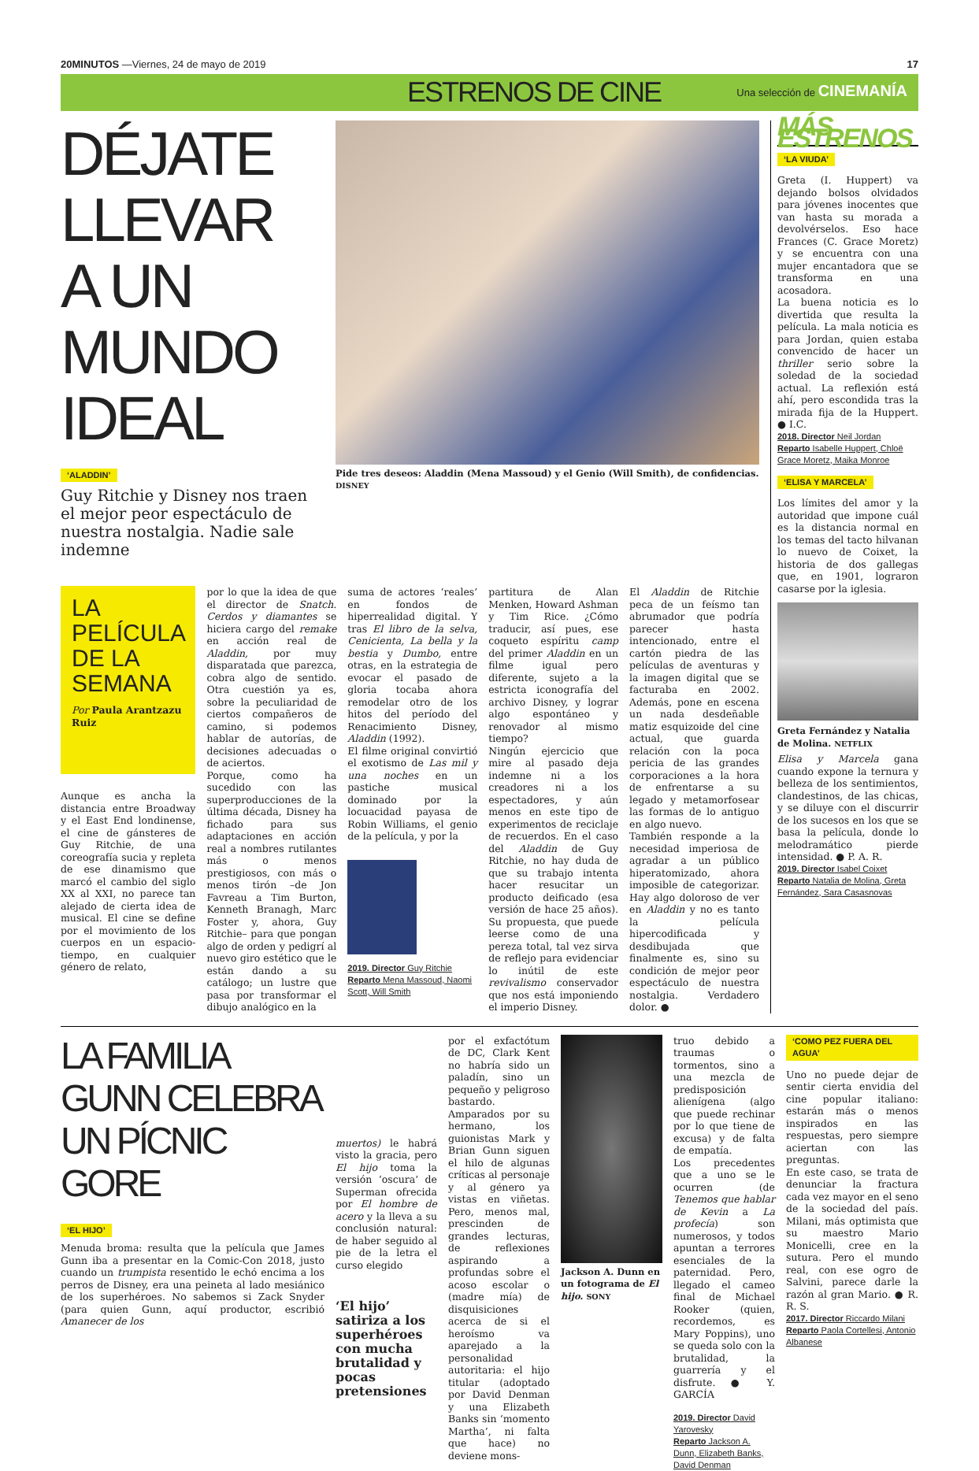20MINUTOS —Viernes, 24 de mayo de 2019 17
ESTRENOS DE CINE Una selección de CINEMANÍA
DÉJATE
LLEVAR
A UN MUNDO
IDEAL
‘ALADDIN’
Guy Ritchie y Disney nos traen el mejor peor espectáculo de nuestra nostalgia. Nadie sale indemne
Pide tres deseos: Aladdin (Mena Massoud) y el Genio (Will Smith), de confidencias. DISNEY
MÁS ESTRENOS
‘LA VIUDA’
Greta (I. Huppert) va dejando bolsos olvidados para jóvenes inocentes que van hasta su morada a devolvérselos. Eso hace Frances (C. Grace Moretz) y se encuentra con una mujer encantadora que se transforma en una acosadora.
La buena noticia es lo divertida que resulta la película. La mala noticia es para Jordan, quien estaba convencido de hacer un thriller serio sobre la soledad de la sociedad actual. La reflexión está ahí, pero escondida tras la mirada fija de la Huppert. ● I.C.
2018. Director Neil Jordan
Reparto Isabelle Huppert, Chloë Grace Moretz, Maika Monroe
‘ELISA Y MARCELA’
Los límites del amor y la autoridad que impone cuál es la distancia normal en los temas del tacto hilvanan lo nuevo de Coixet, la historia de dos gallegas que, en 1901, lograron casarse por la iglesia.
Greta Fernández y Natalia de Molina. NETFLIX
Elisa y Marcela gana cuando expone la ternura y belleza de los sentimientos, clandestinos, de las chicas, y se diluye con el discurrir de los sucesos en los que se basa la película, donde lo melodramático pierde intensidad. ● P. A. R.
2019. Director Isabel Coixet
Reparto Natalia de Molina, Greta Fernández, Sara Casasnovas
LA PELÍCULA DE LA SEMANA
Por Paula Arantzazu Ruiz
Aunque es ancha la distancia entre Broadway y el East End londinense, el cine de gánsteres de Guy Ritchie, de una coreografía sucia y repleta de ese dinamismo que marcó el cambio del siglo XX al XXI, no parece tan alejado de cierta idea de musical. El cine se define por el movimiento de los cuerpos en un espacio-tiempo, en cualquier género de relato,
por lo que la idea de que el director de Snatch. Cerdos y diamantes se hiciera cargo del remake en acción real de Aladdin, por muy disparatada que parezca, cobra algo de sentido. Otra cuestión ya es, sobre la peculiaridad de ciertos compañeros de camino, si podemos hablar de autorías, de decisiones adecuadas o de aciertos.
Porque, como ha sucedido con las superproducciones de la última década, Disney ha fichado para sus adaptaciones en acción real a nombres rutilantes más o menos prestigiosos, con más o menos tirón –de Jon Favreau a Tim Burton, Kenneth Branagh, Marc Foster y, ahora, Guy Ritchie– para que pongan algo de orden y pedigrí al nuevo giro estético que le están dando a su catálogo; un lustre que pasa por transformar el dibujo analógico en la
suma de actores ‘reales’ en fondos de hiperrealidad digital. Y tras El libro de la selva, Cenicienta, La bella y la bestia y Dumbo, entre otras, en la estrategia de evocar el pasado de gloria tocaba ahora remodelar otro de los hitos del período del Renacimiento Disney, Aladdin (1992).
El filme original convirtió el exotismo de Las mil y una noches en un pastiche musical dominado por la locuacidad payasa de Robin Williams, el genio de la película, y por la
2019. Director Guy Ritchie
Reparto Mena Massoud, Naomi Scott, Will Smith
partitura de Alan Menken, Howard Ashman y Tim Rice. ¿Cómo traducir, así pues, ese coqueto espíritu camp del primer Aladdin en un filme igual pero diferente, sujeto a la estricta iconografía del archivo Disney, y lograr algo espontáneo y renovador al mismo tiempo?
Ningún ejercicio que mire al pasado deja indemne ni a los creadores ni a los espectadores, y aún menos en este tipo de experimentos de reciclaje de recuerdos. En el caso del Aladdin de Guy Ritchie, no hay duda de que su trabajo intenta hacer resucitar un producto deificado (esa versión de hace 25 años). Su propuesta, que puede leerse como de una pereza total, tal vez sirva de reflejo para evidenciar lo inútil de este revivalismo conservador que nos está imponiendo el imperio Disney.
El Aladdin de Ritchie peca de un feísmo tan abrumador que podría parecer hasta intencionado, entre el cartón piedra de las películas de aventuras y la imagen digital que se facturaba en 2002. Además, pone en escena un nada desdeñable matiz esquizoide del cine actual, que guarda relación con la poca pericia de las grandes corporaciones a la hora de enfrentarse a su legado y metamorfosear las formas de lo antiguo en algo nuevo.
También responde a la necesidad imperiosa de agradar a un público hiperatomizado, ahora imposible de categorizar. Hay algo doloroso de ver en Aladdin y no es tanto la película hipercodificada y desdibujada que finalmente es, sino su condición de mejor peor espectáculo de nuestra nostalgia. Verdadero dolor. ●
LA FAMILIA GUNN CELEBRA UN PÍCNIC GORE
‘EL HIJO’
Menuda broma: resulta que la película que James Gunn iba a presentar en la Comic-Con 2018, justo cuando un trumpista resentido le echó encima a los perros de Disney, era una peineta al lado mesiánico de los superhéroes. No sabemos si Zack Snyder (para quien Gunn, aquí productor, escribió Amanecer de los
muertos) le habrá visto la gracia, pero El hijo toma la versión ‘oscura’ de Superman ofrecida por El hombre de acero y la lleva a su conclusión natural: de haber seguido al pie de la letra el curso elegido
‘El hijo’ satiriza a los superhéroes con mucha brutalidad y pocas pretensiones
por el exfactótum de DC, Clark Kent no habría sido un paladín, sino un pequeño y peligroso bastardo.
Amparados por su hermano, los guionistas Mark y Brian Gunn siguen el hilo de algunas críticas al personaje y al género ya vistas en viñetas. Pero, menos mal, prescinden de grandes lecturas, de reflexiones aspirando a profundas sobre el acoso escolar o (madre mía) de disquisiciones acerca de si el heroísmo va aparejado a la personalidad autoritaria: el hijo titular (adoptado por David Denman y una Elizabeth Banks sin ‘momento Martha’, ni falta que hace) no deviene mons-
Jackson A. Dunn en un fotograma de El hijo. SONY
truo debido a traumas o tormentos, sino a una mezcla de predisposición alienígena (algo que puede rechinar por lo que tiene de excusa) y de falta de empatía.
Los precedentes que a uno se le ocurren (de Tenemos que hablar de Kevin a La profecía) son numerosos, y todos apuntan a terrores esenciales de la paternidad. Pero, llegado el cameo final de Michael Rooker (quien, recordemos, es Mary Poppins), uno se queda solo con la brutalidad, la guarrería y el disfrute. ● Y. GARCÍA
2019. Director David Yarovesky
Reparto Jackson A. Dunn, Elizabeth Banks, David Denman
‘COMO PEZ FUERA DEL AGUA’
Uno no puede dejar de sentir cierta envidia del cine popular italiano: estarán más o menos inspirados en las respuestas, pero siempre aciertan con las preguntas.
En este caso, se trata de denunciar la fractura cada vez mayor en el seno de la sociedad del país. Milani, más optimista que su maestro Mario Monicelli, cree en la sutura. Pero el mundo real, con ese ogro de Salvini, parece darle la razón al gran Mario. ● R. R. S.
2017. Director Riccardo Milani
Reparto Paola Cortellesi, Antonio Albanese